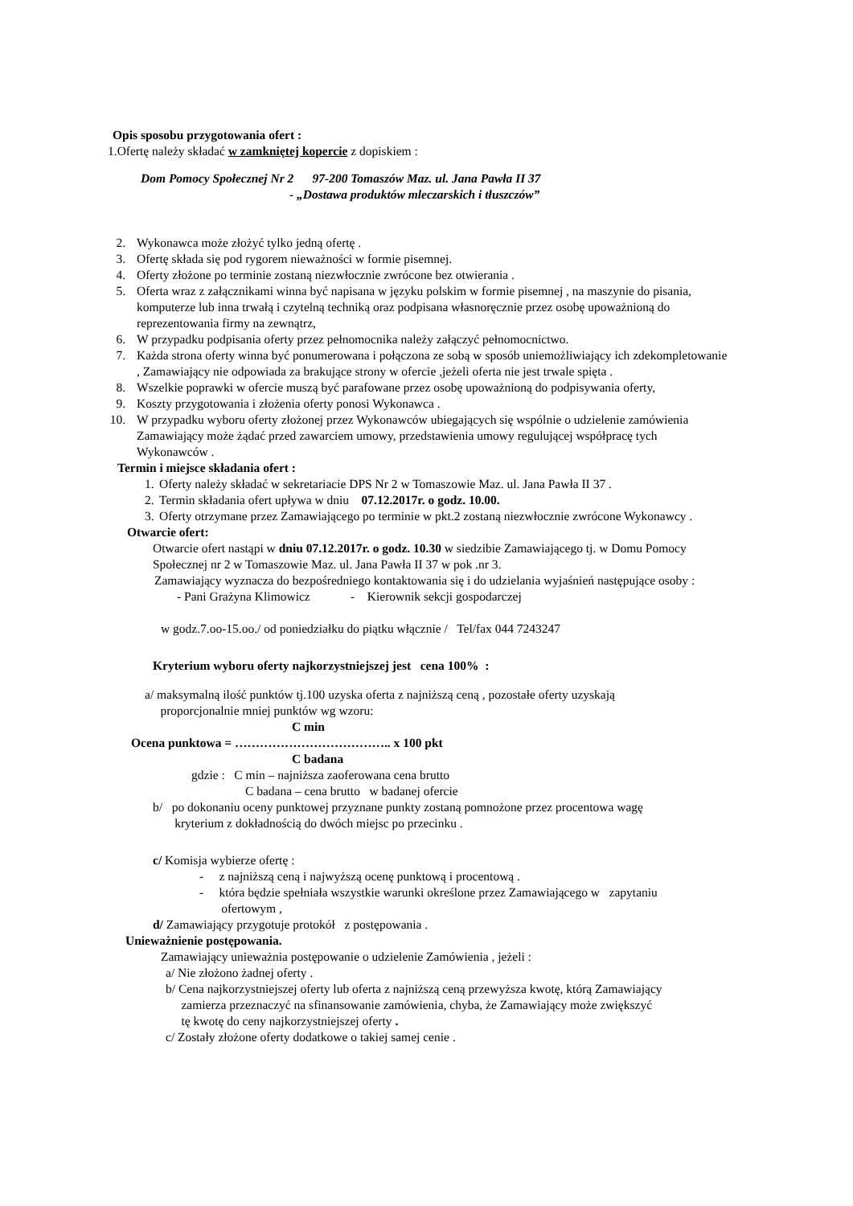Opis sposobu przygotowania ofert :
1.Ofertę należy składać w zamkniętej kopercie z dopiskiem :
Dom Pomocy Społecznej Nr 2 97-200 Tomaszów Maz. ul. Jana Pawła II 37
- „Dostawa produktów mleczarskich i tłuszczów”
2. Wykonawca może złożyć tylko jedną ofertę .
3. Ofertę składa się pod rygorem nieważności w formie pisemnej.
4. Oferty złożone po terminie zostaną niezwłocznie zwrócone bez otwierania .
5. Oferta wraz z załącznikami winna być napisana w języku polskim w formie pisemnej , na maszynie do pisania, komputerze lub inna trwałą i czytelną techniką oraz podpisana własnoręcznie przez osobę upoważnioną do reprezentowania firmy na zewnątrz,
6. W przypadku podpisania oferty przez pełnomocnika należy załączyć pełnomocnictwo.
7. Każda strona oferty winna być ponumerowana i połączona ze sobą w sposób uniemożliwiający ich zdekompletowanie , Zamawiający nie odpowiada za brakujące strony w ofercie ,jeżeli oferta nie jest trwale spięta .
8. Wszelkie poprawki w ofercie muszą być parafowane przez osobę upoważnioną do podpisywania oferty,
9. Koszty przygotowania i złożenia oferty ponosi Wykonawca .
10. W przypadku wyboru oferty złożonej przez Wykonawców ubiegających się wspólnie o udzielenie zamówienia Zamawiający może żądać przed zawarciem umowy, przedstawienia umowy regulującej współpracę tych Wykonawców .
Termin i miejsce składania ofert :
1. Oferty należy składać w sekretariacie DPS Nr 2 w Tomaszowie Maz. ul. Jana Pawła II 37 .
2. Termin składania ofert upływa w dniu 07.12.2017r. o godz. 10.00.
3. Oferty otrzymane przez Zamawiającego po terminie w pkt.2 zostaną niezwłocznie zwrócone Wykonawcy .
Otwarcie ofert:
Otwarcie ofert nastąpi w dniu 07.12.2017r. o godz. 10.30 w siedzibie Zamawiającego tj. w Domu Pomocy Społecznej nr 2 w Tomaszowie Maz. ul. Jana Pawła II 37 w pok .nr 3.
Zamawiający wyznacza do bezpośredniego kontaktowania się i do udzielania wyjaśnień następujące osoby :
- Pani Grażyna Klimowicz - Kierownik sekcji gospodarczej
w godz.7.oo-15.oo./ od poniedziałku do piątku włącznie / Tel/fax 044 7243247
Kryterium wyboru oferty najkorzystniejszej jest cena 100% :
a/ maksymalną ilość punktów tj.100 uzyska oferta z najniższą ceną , pozostałe oferty uzyskają
proporcjonalnie mniej punktów wg wzoru:
C min
Ocena punktowa = ……………………………….. x 100 pkt
C badana
gdzie : C min – najniższa zaoferowana cena brutto
C badana – cena brutto w badanej ofercie
b/ po dokonaniu oceny punktowej przyznane punkty zostaną pomnożone przez procentowa wagę
kryterium z dokładnością do dwóch miejsc po przecinku .
c/ Komisja wybierze ofertę :
- z najniższą ceną i najwyższą ocenę punktową i procentową .
- która będzie spełniała wszystkie warunki określone przez Zamawiającego w zapytaniu
ofertowym ,
d/ Zamawiający przygotuje protokół z postępowania .
Unieważnienie postępowania.
Zamawiający unieważnia postępowanie o udzielenie Zamówienia , jeżeli :
a/ Nie złożono żadnej oferty .
b/ Cena najkorzystniejszej oferty lub oferta z najniższą ceną przewyższa kwotę, którą Zamawiający
zamierza przeznaczyć na sfinansowanie zamówienia, chyba, że Zamawiający może zwiększyć
tę kwotę do ceny najkorzystniejszej oferty .
c/ Zostały złożone oferty dodatkowe o takiej samej cenie .